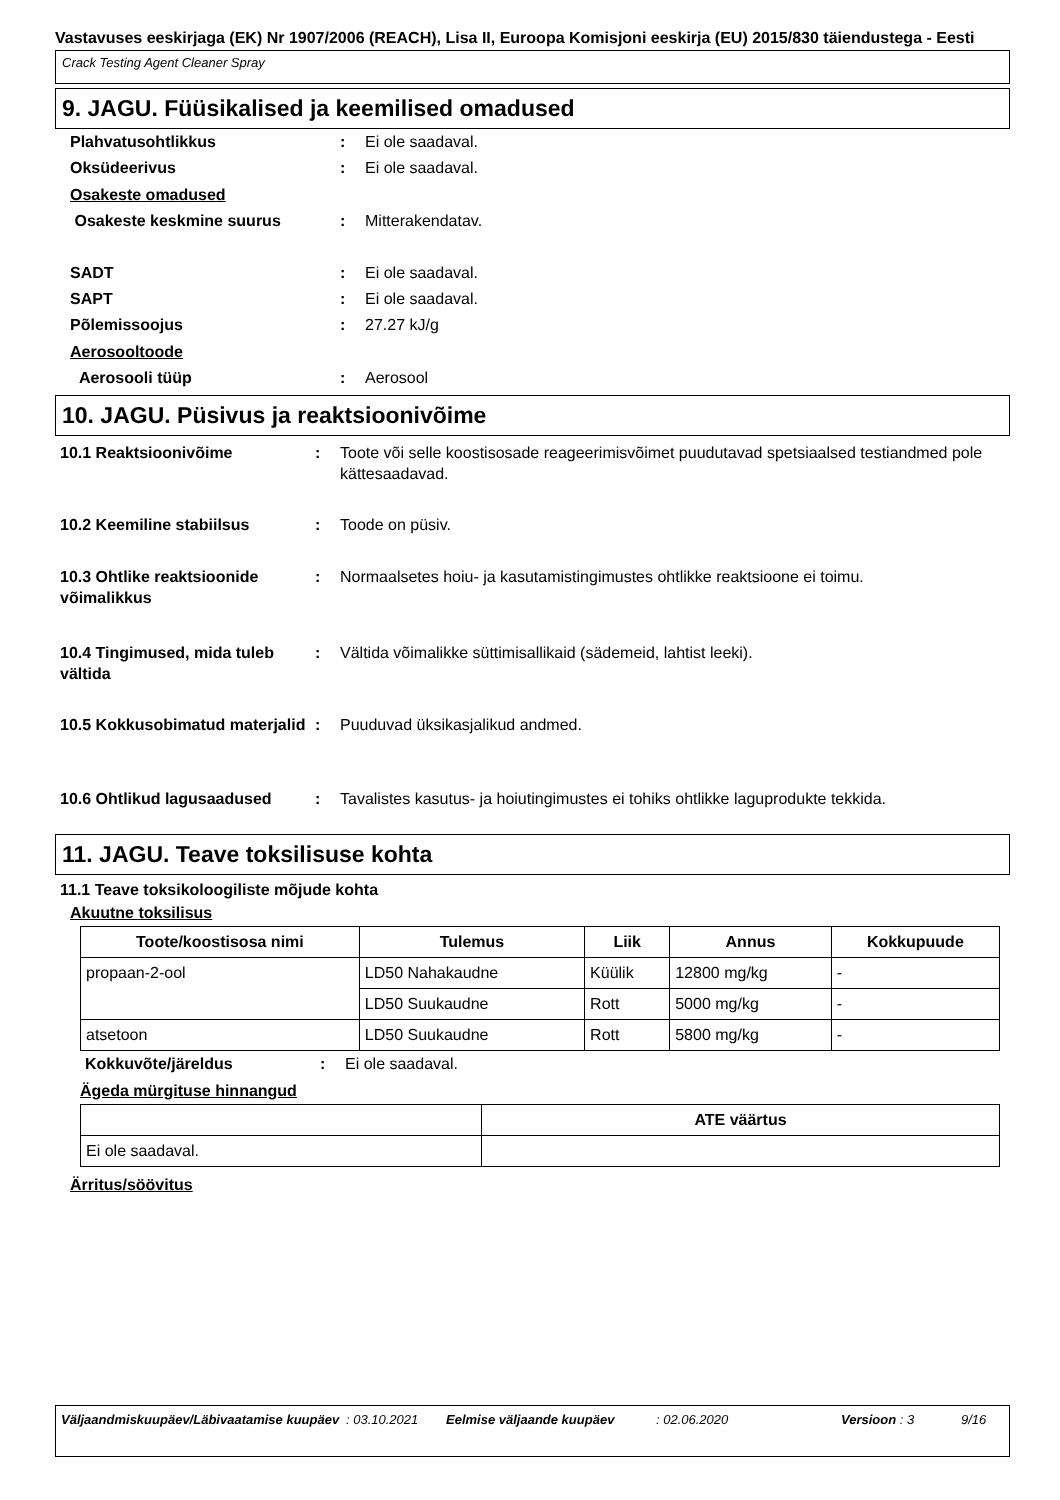Vastavuses eeskirjaga (EK) Nr 1907/2006 (REACH), Lisa II, Euroopa Komisjoni eeskirja (EU) 2015/830 täiendustega - Eesti
Crack Testing Agent Cleaner Spray
9. JAGU. Füüsikalised ja keemilised omadused
Plahvatusohtlikkus : Ei ole saadaval.
Oksüdeerivus : Ei ole saadaval.
Osakeste omadused
Osakeste keskmine suurus : Mitterakendatav.
SADT : Ei ole saadaval.
SAPT : Ei ole saadaval.
Põlemissoojus : 27.27 kJ/g
Aerosooltoode
Aerosooli tüüp : Aerosool
10. JAGU. Püsivus ja reaktsioonivõime
10.1 Reaktsioonivõime : Toote või selle koostisosade reageerimisvõimet puudutavad spetsiaalsed testiandmed pole kättesaadavad.
10.2 Keemiline stabiilsus : Toode on püsiv.
10.3 Ohtlike reaktsioonide võimalikkus
: Normaalsetes hoiu- ja kasutamistingimustes ohtlikke reaktsioone ei toimu.
10.4 Tingimused, mida tuleb vältida
: Vältida võimalikke süttimisallikaid (sädemeid, lahtist leeki).
10.5 Kokkusobimatud materjalid
: Puuduvad üksikasjalikud andmed.
10.6 Ohtlikud lagusaadused : Tavalistes kasutus- ja hoiutingimustes ei tohiks ohtlikke laguprodukte tekkida.
11. JAGU. Teave toksilisuse kohta
11.1 Teave toksikoloogiliste mõjude kohta
Akuutne toksilisus
| Toote/koostisosa nimi | Tulemus | Liik | Annus | Kokkupuude |
| --- | --- | --- | --- | --- |
| propaan-2-ool | LD50 Nahakaudne | Küülik | 12800 mg/kg | - |
| | LD50 Suukaudne | Rott | 5000 mg/kg | - |
| atsetoon | LD50 Suukaudne | Rott | 5800 mg/kg | - |
Kokkuvõte/järeldus : Ei ole saadaval.
Ägeda mürgituse hinnangud
| | ATE väärtus |
| --- | --- |
| Ei ole saadaval. | |
Ärritus/söövitus
Väljaandmiskuupäev/Läbivaatamise kuupäev
: 03.10.2021 Eelmise väljaande kuupäev : 02.06.2020 Versioon : 3 9/16